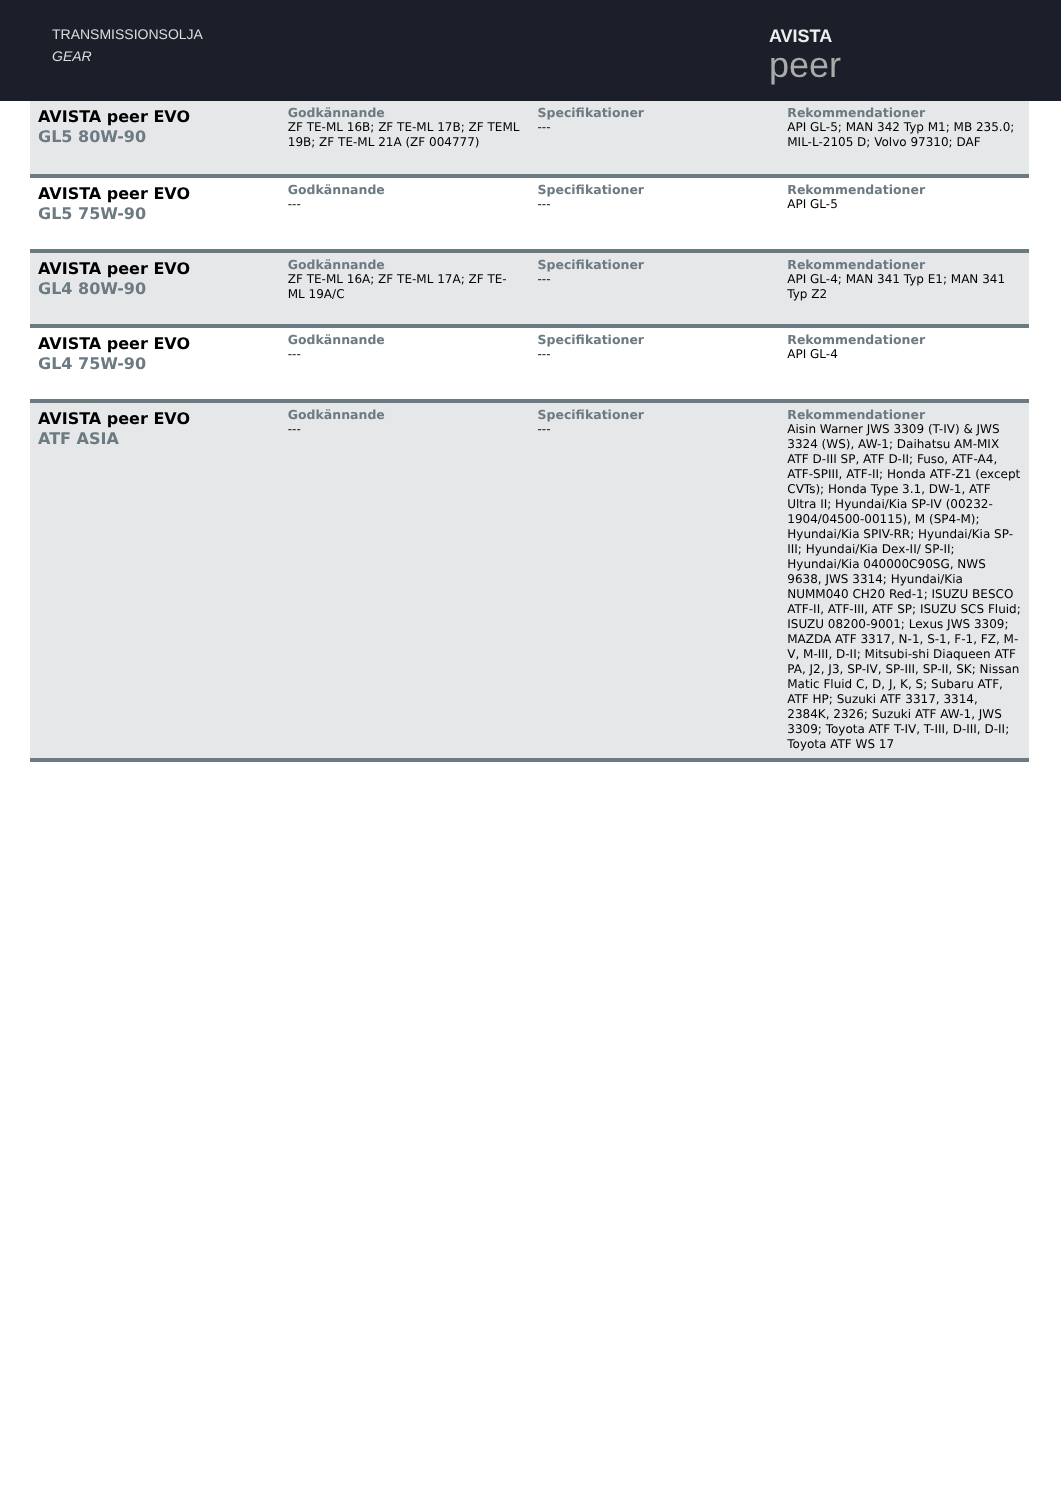TRANSMISSIONSOLJA
GEAR
AVISTA
peer
| AVISTA peer EVO GL5 80W-90 | Godkännande ZF TE-ML 16B; ZF TE-ML 17B; ZF TEML 19B; ZF TE-ML 21A (ZF 004777) | Specifikationer --- | Rekommendationer API GL-5; MAN 342 Typ M1; MB 235.0; MIL-L-2105 D; Volvo 97310; DAF |
| AVISTA peer EVO GL5 75W-90 | Godkännande --- | Specifikationer --- | Rekommendationer API GL-5 |
| AVISTA peer EVO GL4 80W-90 | Godkännande ZF TE-ML 16A; ZF TE-ML 17A; ZF TE-ML 19A/C | Specifikationer --- | Rekommendationer API GL-4; MAN 341 Typ E1; MAN 341 Typ Z2 |
| AVISTA peer EVO GL4 75W-90 | Godkännande --- | Specifikationer --- | Rekommendationer API GL-4 |
| AVISTA peer EVO ATF ASIA | Godkännande --- | Specifikationer --- | Rekommendationer Aisin Warner JWS 3309 (T-IV) & JWS 3324 (WS), AW-1; Daihatsu AM-MIX ATF D-III SP, ATF D-II; Fuso, ATF-A4, ATF-SPIII, ATF-II; Honda ATF-Z1 (except CVTs); Honda Type 3.1, DW-1, ATF Ultra II; Hyundai/Kia SP-IV (00232-1904/04500-00115), M (SP4-M); Hyundai/Kia SPIV-RR; Hyundai/Kia SP-III; Hyundai/Kia Dex-II/ SP-II; Hyundai/Kia 040000C90SG, NWS 9638, JWS 3314; Hyundai/Kia NUMM040 CH20 Red-1; ISUZU BESCO ATF-II, ATF-III, ATF SP; ISUZU SCS Fluid; ISUZU 08200-9001; Lexus JWS 3309; MAZDA ATF 3317, N-1, S-1, F-1, FZ, M-V, M-III, D-II; Mitsubi-shi Diaqueen ATF PA, J2, J3, SP-IV, SP-III, SP-II, SK; Nissan Matic Fluid C, D, J, K, S; Subaru ATF, ATF HP; Suzuki ATF 3317, 3314, 2384K, 2326; Suzuki ATF AW-1, JWS 3309; Toyota ATF T-IV, T-III, D-III, D-II; Toyota ATF WS 17 |